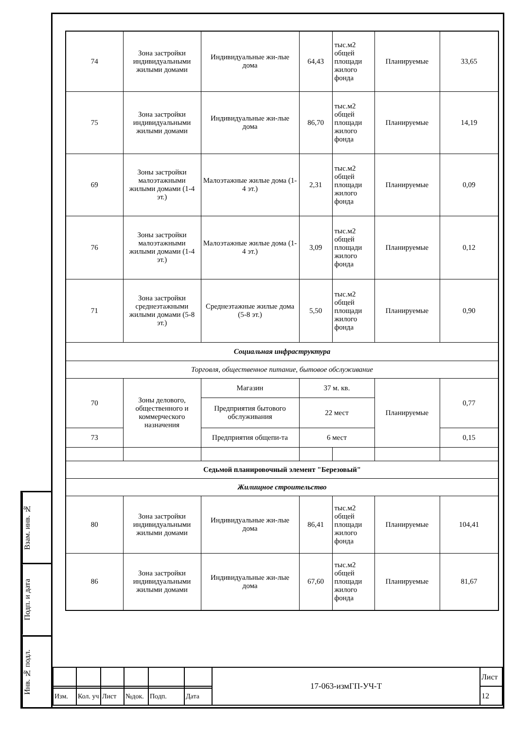Взам. инв. №
Подп. и дата
Инв. № подл.
| 74 | Зона застройки индивидуальными жилыми домами | Индивидуальные жи-лые дома | 64,43 | тыс.м2 общей площади жилого фонда | Планируемые | 33,65 |
| 75 | Зона застройки индивидуальными жилыми домами | Индивидуальные жи-лые дома | 86,70 | тыс.м2 общей площади жилого фонда | Планируемые | 14,19 |
| 69 | Зоны застройки малоэтажными жилыми домами (1-4 эт.) | Малоэтажные жилые дома (1-4 эт.) | 2,31 | тыс.м2 общей площади жилого фонда | Планируемые | 0,09 |
| 76 | Зоны застройки малоэтажными жилыми домами (1-4 эт.) | Малоэтажные жилые дома (1-4 эт.) | 3,09 | тыс.м2 общей площади жилого фонда | Планируемые | 0,12 |
| 71 | Зона застройки среднеэтажными жилыми домами (5-8 эт.) | Среднеэтажные жилые дома (5-8 эт.) | 5,50 | тыс.м2 общей площади жилого фонда | Планируемые | 0,90 |
| Социальная инфраструктура | | | | | | |
| Торговля, общественное питание, бытовое обслуживание | | | | | | |
| 70 | Зоны делового, общественного и коммерческого назначения | Магазин | 37 м. кв. | | Планируемые | 0,77 |
| | | Предприятия бытового обслуживания | 22 мест | | | |
| 73 | | Предприятия общепи-та | 6 мест | | | 0,15 |
| Седьмой планировочный элемент "Березовый" | | | | | | |
| Жилищное строительство | | | | | | |
| 80 | Зона застройки индивидуальными жилыми домами | Индивидуальные жи-лые дома | 86,41 | тыс.м2 общей площади жилого фонда | Планируемые | 104,41 |
| 86 | Зона застройки индивидуальными жилыми домами | Индивидуальные жи-лые дома | 67,60 | тыс.м2 общей площади жилого фонда | Планируемые | 81,67 |
| | | | | | | 17-063-измГП-УЧ-Т | Лист |
| | | | | | | | 12 |
| Изм. | Кол. уч | Лист | №док. | Подп. | Дата | | |